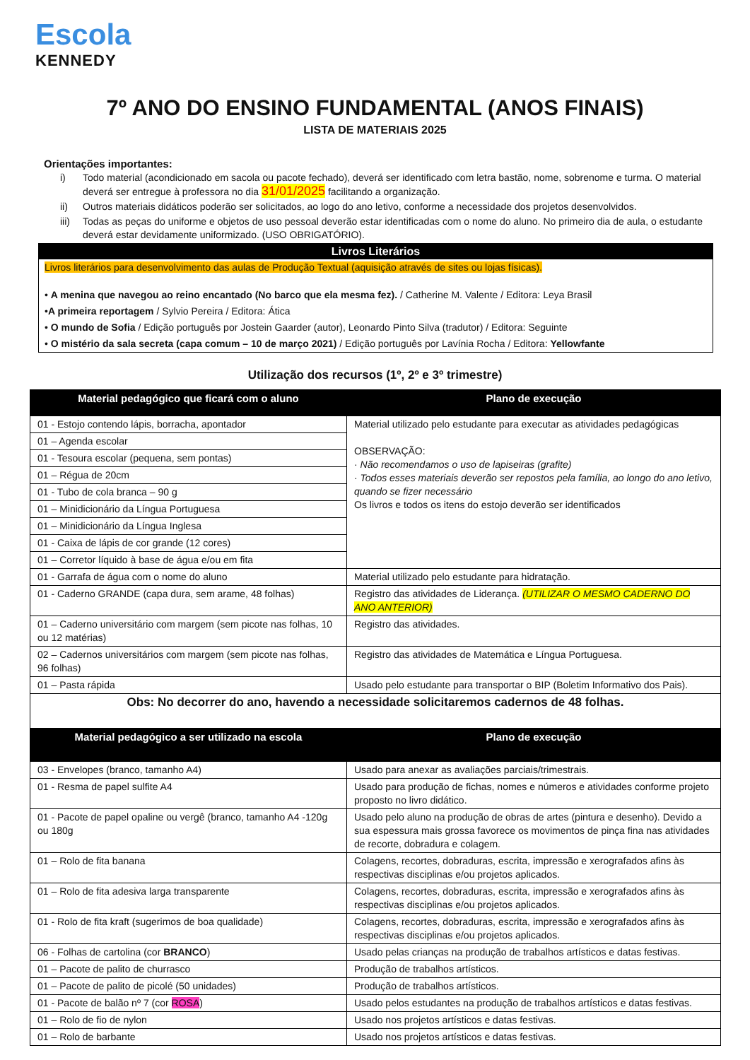Escola
KENNEDY
7º ANO DO ENSINO FUNDAMENTAL (ANOS FINAIS)
LISTA DE MATERIAIS 2025
Orientações importantes:
i) Todo material (acondicionado em sacola ou pacote fechado), deverá ser identificado com letra bastão, nome, sobrenome e turma. O material deverá ser entregue à professora no dia 31/01/2025 facilitando a organização.
ii) Outros materiais didáticos poderão ser solicitados, ao logo do ano letivo, conforme a necessidade dos projetos desenvolvidos.
iii) Todas as peças do uniforme e objetos de uso pessoal deverão estar identificadas com o nome do aluno. No primeiro dia de aula, o estudante deverá estar devidamente uniformizado. (USO OBRIGATÓRIO).
Livros Literários
Livros literários para desenvolvimento das aulas de Produção Textual (aquisição através de sites ou lojas físicas).
• A menina que navegou ao reino encantado (No barco que ela mesma fez). / Catherine M. Valente / Editora: Leya Brasil
•A primeira reportagem / Sylvio Pereira / Editora: Ática
• O mundo de Sofia / Edição português por Jostein Gaarder (autor), Leonardo Pinto Silva (tradutor) / Editora: Seguinte
• O mistério da sala secreta (capa comum – 10 de março 2021) / Edição português por Lavínia Rocha / Editora: Yellowfante
Utilização dos recursos (1º, 2º e 3º trimestre)
| Material pedagógico que ficará com o aluno | Plano de execução |
| --- | --- |
| 01 - Estojo contendo lápis, borracha, apontador | Material utilizado pelo estudante para executar as atividades pedagógicas OBSERVAÇÃO: · Não recomendamos o uso de lapiseiras (grafite) · Todos esses materiais deverão ser repostos pela família, ao longo do ano letivo, quando se fizer necessário Os livros e todos os itens do estojo deverão ser identificados |
| 01 – Agenda escolar | |
| 01 - Tesoura escolar (pequena, sem pontas) | |
| 01 – Régua de 20cm | |
| 01 - Tubo de cola branca – 90 g | |
| 01 – Minidicionário da Língua Portuguesa | |
| 01 – Minidicionário da Língua Inglesa | |
| 01 - Caixa de lápis de cor grande (12 cores) | |
| 01 – Corretor líquido à base de água e/ou em fita | |
| 01 - Garrafa de água com o nome do aluno | Material utilizado pelo estudante para hidratação. |
| 01 - Caderno GRANDE (capa dura, sem arame, 48 folhas) | Registro das atividades de Liderança. (UTILIZAR O MESMO CADERNO DO ANO ANTERIOR) |
| 01 – Caderno universitário com margem (sem picote nas folhas, 10 ou 12 matérias) | Registro das atividades. |
| 02 – Cadernos universitários com margem (sem picote nas folhas, 96 folhas) | Registro das atividades de Matemática e Língua Portuguesa. |
| 01 – Pasta rápida | Usado pelo estudante para transportar o BIP (Boletim Informativo dos Pais). |
| Obs: No decorrer do ano, havendo a necessidade solicitaremos cadernos de 48 folhas. | |
| Material pedagógico a ser utilizado na escola | Plano de execução |
| 03 - Envelopes (branco, tamanho A4) | Usado para anexar as avaliações parciais/trimestrais. |
| 01 - Resma de papel sulfite A4 | Usado para produção de fichas, nomes e números e atividades conforme projeto proposto no livro didático. |
| 01 - Pacote de papel opaline ou vergê (branco, tamanho A4 -120g ou 180g | Usado pelo aluno na produção de obras de artes (pintura e desenho). Devido a sua espessura mais grossa favorece os movimentos de pinça fina nas atividades de recorte, dobradura e colagem. |
| 01 – Rolo de fita banana | Colagens, recortes, dobraduras, escrita, impressão e xerografados afins às respectivas disciplinas e/ou projetos aplicados. |
| 01 – Rolo de fita adesiva larga transparente | Colagens, recortes, dobraduras, escrita, impressão e xerografados afins às respectivas disciplinas e/ou projetos aplicados. |
| 01 - Rolo de fita kraft (sugerimos de boa qualidade) | Colagens, recortes, dobraduras, escrita, impressão e xerografados afins às respectivas disciplinas e/ou projetos aplicados. |
| 06 - Folhas de cartolina (cor BRANCO ) | Usado pelas crianças na produção de trabalhos artísticos e datas festivas. |
| 01 – Pacote de palito de churrasco | Produção de trabalhos artísticos. |
| 01 – Pacote de palito de picolé (50 unidades) | Produção de trabalhos artísticos. |
| 01 - Pacote de balão nº 7 (cor ROSA ) | Usado pelos estudantes na produção de trabalhos artísticos e datas festivas. |
| 01 – Rolo de fio de nylon | Usado nos projetos artísticos e datas festivas. |
| 01 – Rolo de barbante | Usado nos projetos artísticos e datas festivas. |